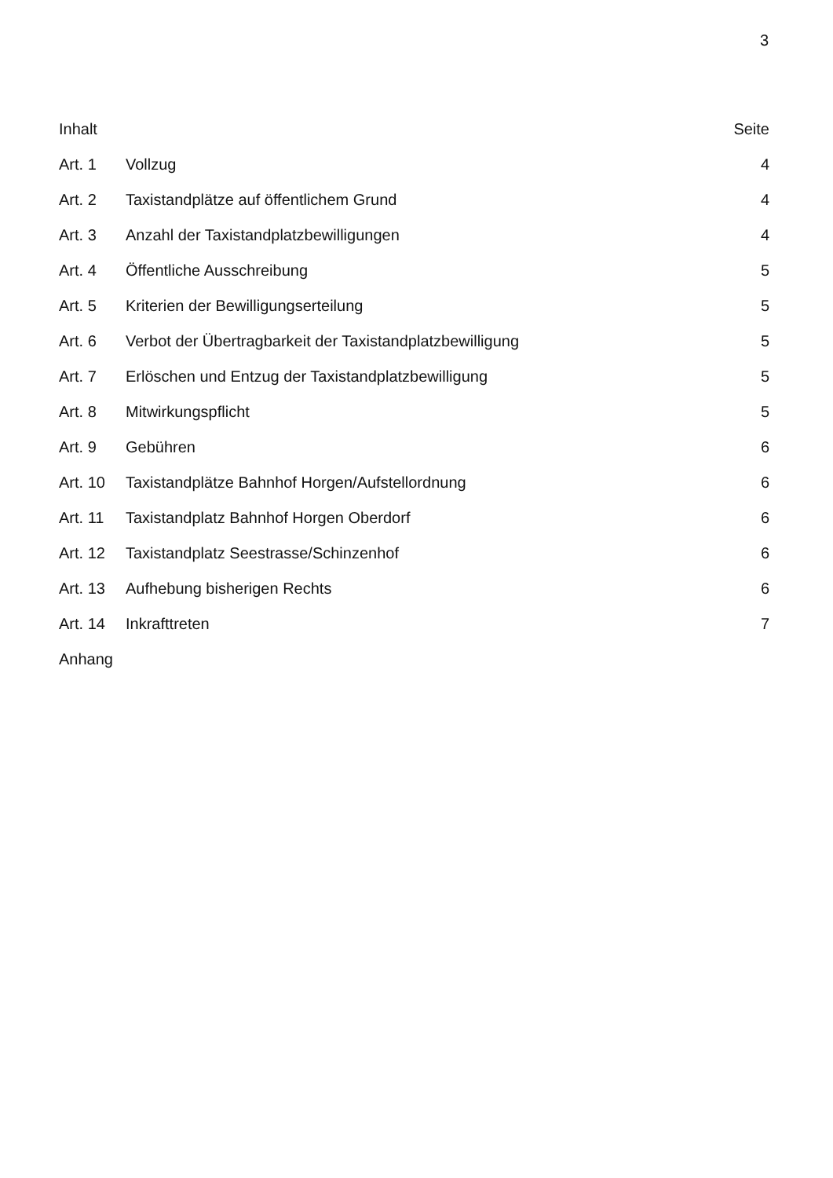3
| Inhalt | | Seite |
| Art. 1 | Vollzug | 4 |
| Art. 2 | Taxistandplätze auf öffentlichem Grund | 4 |
| Art. 3 | Anzahl der Taxistandplatzbewilligungen | 4 |
| Art. 4 | Öffentliche Ausschreibung | 5 |
| Art. 5 | Kriterien der Bewilligungserteilung | 5 |
| Art. 6 | Verbot der Übertragbarkeit der Taxistandplatzbewilligung | 5 |
| Art. 7 | Erlöschen und Entzug der Taxistandplatzbewilligung | 5 |
| Art. 8 | Mitwirkungspflicht | 5 |
| Art. 9 | Gebühren | 6 |
| Art. 10 | Taxistandplätze Bahnhof Horgen/Aufstellordnung | 6 |
| Art. 11 | Taxistandplatz Bahnhof Horgen Oberdorf | 6 |
| Art. 12 | Taxistandplatz Seestrasse/Schinzenhof | 6 |
| Art. 13 | Aufhebung bisherigen Rechts | 6 |
| Art. 14 | Inkrafttreten | 7 |
| Anhang | | |